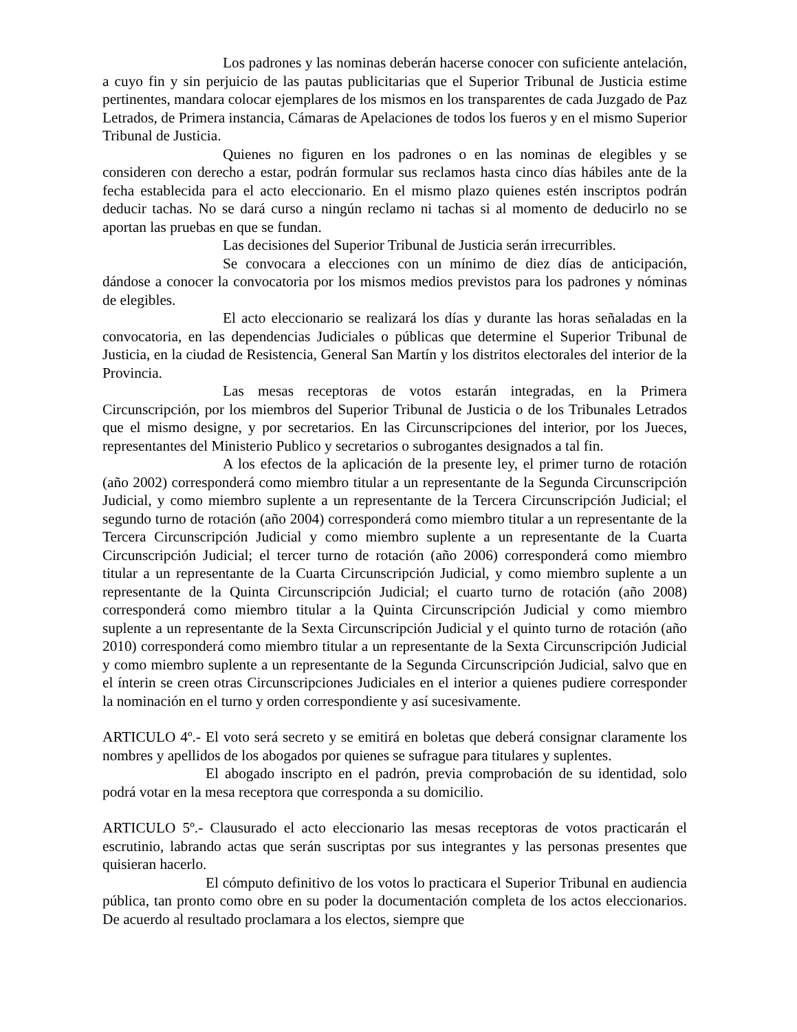Los padrones y las nominas deberán hacerse conocer con suficiente antelación, a cuyo fin y sin perjuicio de las pautas publicitarias que el Superior Tribunal de Justicia estime pertinentes, mandara colocar ejemplares de los mismos en los transparentes de cada Juzgado de Paz Letrados, de Primera instancia, Cámaras de Apelaciones de todos los fueros y en el mismo Superior Tribunal de Justicia.
Quienes no figuren en los padrones o en las nominas de elegibles y se consideren con derecho a estar, podrán formular sus reclamos hasta cinco días hábiles ante de la fecha establecida para el acto eleccionario. En el mismo plazo quienes estén inscriptos podrán deducir tachas. No se dará curso a ningún reclamo ni tachas si al momento de deducirlo no se aportan las pruebas en que se fundan.
Las decisiones del Superior Tribunal de Justicia serán irrecurribles.
Se convocara a elecciones con un mínimo de diez días de anticipación, dándose a conocer la convocatoria por los mismos medios previstos para los padrones y nóminas de elegibles.
El acto eleccionario se realizará los días y durante las horas señaladas en la convocatoria, en las dependencias Judiciales o públicas que determine el Superior Tribunal de Justicia, en la ciudad de Resistencia, General San Martín y los distritos electorales del interior de la Provincia.
Las mesas receptoras de votos estarán integradas, en la Primera Circunscripción, por los miembros del Superior Tribunal de Justicia o de los Tribunales Letrados que el mismo designe, y por secretarios. En las Circunscripciones del interior, por los Jueces, representantes del Ministerio Publico y secretarios o subrogantes designados a tal fin.
A los efectos de la aplicación de la presente ley, el primer turno de rotación (año 2002) corresponderá como miembro titular a un representante de la Segunda Circunscripción Judicial, y como miembro suplente a un representante de la Tercera Circunscripción Judicial; el segundo turno de rotación (año 2004) corresponderá como miembro titular a un representante de la Tercera Circunscripción Judicial y como miembro suplente a un representante de la Cuarta Circunscripción Judicial; el tercer turno de rotación (año 2006) corresponderá como miembro titular a un representante de la Cuarta Circunscripción Judicial, y como miembro suplente a un representante de la Quinta Circunscripción Judicial; el cuarto turno de rotación (año 2008) corresponderá como miembro titular a la Quinta Circunscripción Judicial y como miembro suplente a un representante de la Sexta Circunscripción Judicial y el quinto turno de rotación (año 2010) corresponderá como miembro titular a un representante de la Sexta Circunscripción Judicial y como miembro suplente a un representante de la Segunda Circunscripción Judicial, salvo que en el ínterin se creen otras Circunscripciones Judiciales en el interior a quienes pudiere corresponder la nominación en el turno y orden correspondiente y así sucesivamente.
ARTICULO 4º.- El voto será secreto y se emitirá en boletas que deberá consignar claramente los nombres y apellidos de los abogados por quienes se sufrague para titulares y suplentes.
El abogado inscripto en el padrón, previa comprobación de su identidad, solo podrá votar en la mesa receptora que corresponda a su domicilio.
ARTICULO 5º.- Clausurado el acto eleccionario las mesas receptoras de votos practicarán el escrutinio, labrando actas que serán suscriptas por sus integrantes y las personas presentes que quisieran hacerlo.
El cómputo definitivo de los votos lo practicara el Superior Tribunal en audiencia pública, tan pronto como obre en su poder la documentación completa de los actos eleccionarios. De acuerdo al resultado proclamara a los electos, siempre que